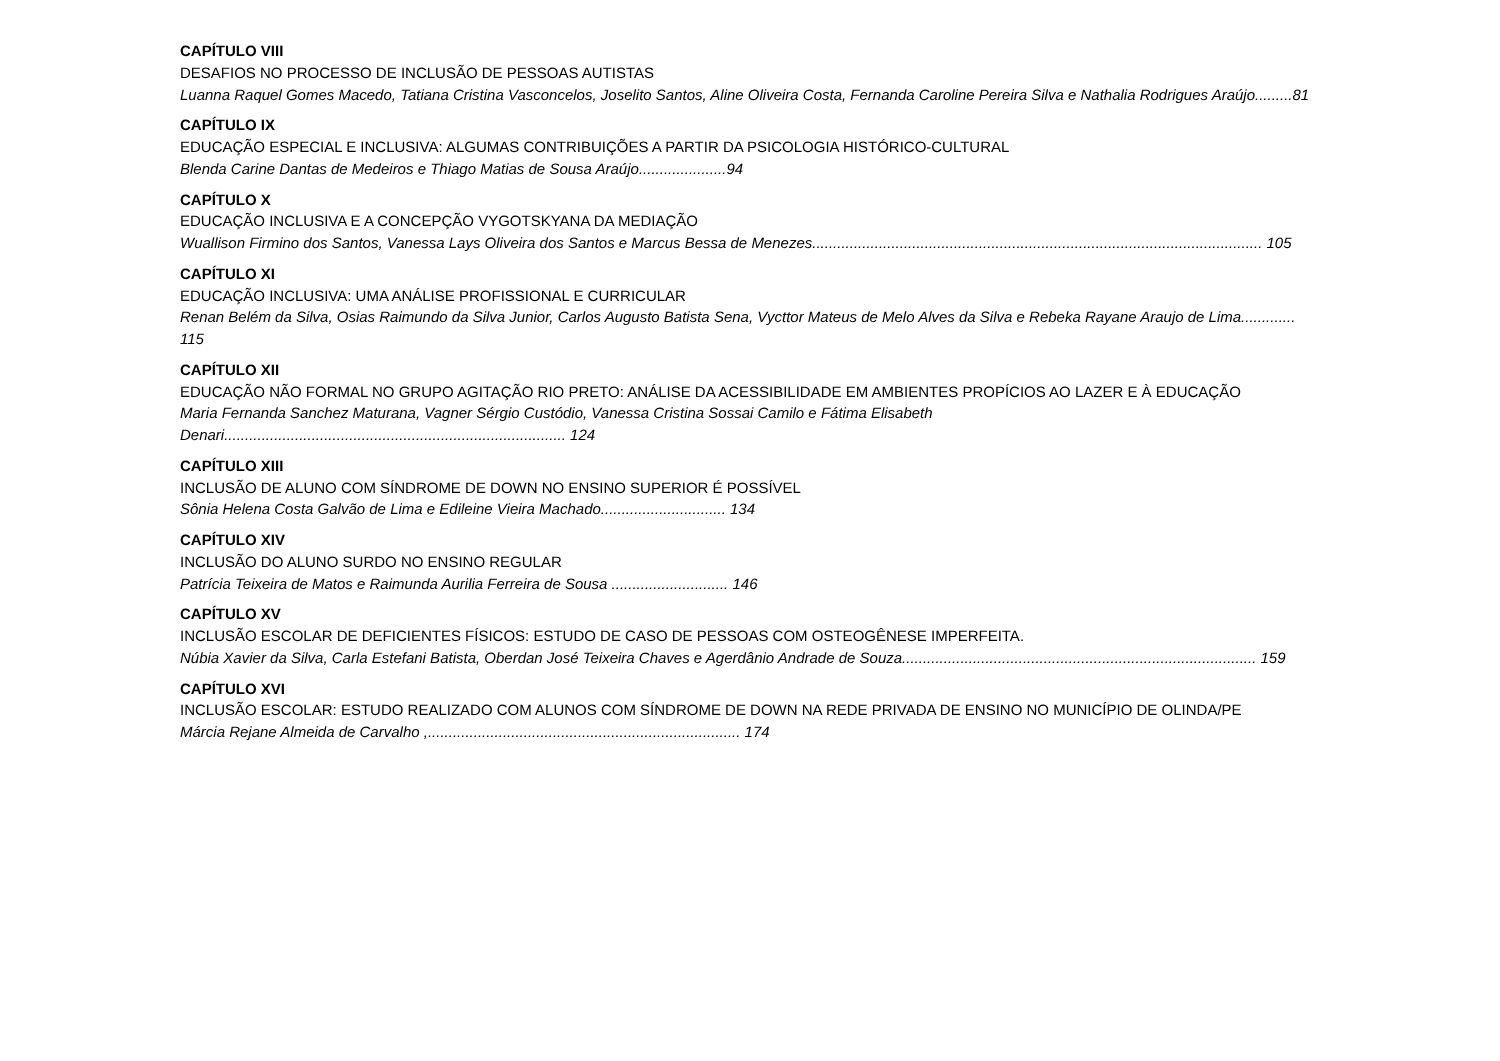CAPÍTULO VIII
DESAFIOS NO PROCESSO DE INCLUSÃO DE PESSOAS AUTISTAS
Luanna Raquel Gomes Macedo, Tatiana Cristina Vasconcelos, Joselito Santos, Aline Oliveira Costa, Fernanda Caroline Pereira Silva e Nathalia Rodrigues Araújo.........81
CAPÍTULO IX
EDUCAÇÃO ESPECIAL E INCLUSIVA: ALGUMAS CONTRIBUIÇÕES A PARTIR DA PSICOLOGIA HISTÓRICO-CULTURAL
Blenda Carine Dantas de Medeiros e Thiago Matias de Sousa Araújo.....................94
CAPÍTULO X
EDUCAÇÃO INCLUSIVA E A CONCEPÇÃO VYGOTSKYANA DA MEDIAÇÃO
Wuallison Firmino dos Santos, Vanessa Lays Oliveira dos Santos e Marcus Bessa de Menezes............................................................................................................ 105
CAPÍTULO XI
EDUCAÇÃO INCLUSIVA: UMA ANÁLISE PROFISSIONAL E CURRICULAR
Renan Belém da Silva, Osias Raimundo da Silva Junior, Carlos Augusto Batista Sena, Vycttor Mateus de Melo Alves da Silva e Rebeka Rayane Araujo de Lima............. 115
CAPÍTULO XII
EDUCAÇÃO NÃO FORMAL NO GRUPO AGITAÇÃO RIO PRETO: ANÁLISE DA ACESSIBILIDADE EM AMBIENTES PROPÍCIOS AO LAZER E À EDUCAÇÃO
Maria Fernanda Sanchez Maturana, Vagner Sérgio Custódio, Vanessa Cristina Sossai Camilo e Fátima Elisabeth Denari.................................................................................. 124
CAPÍTULO XIII
INCLUSÃO DE ALUNO COM SÍNDROME DE DOWN NO ENSINO SUPERIOR É POSSÍVEL
Sônia Helena Costa Galvão de Lima e Edileine Vieira Machado.............................. 134
CAPÍTULO XIV
INCLUSÃO DO ALUNO SURDO NO ENSINO REGULAR
Patrícia Teixeira de Matos e Raimunda Aurilia Ferreira de Sousa ............................ 146
CAPÍTULO XV
INCLUSÃO ESCOLAR DE DEFICIENTES FÍSICOS: ESTUDO DE CASO DE PESSOAS COM OSTEOGÊNESE IMPERFEITA.
Núbia Xavier da Silva, Carla Estefani Batista, Oberdan José Teixeira Chaves e Agerdânio Andrade de Souza..................................................................................... 159
CAPÍTULO XVI
INCLUSÃO ESCOLAR: ESTUDO REALIZADO COM ALUNOS COM SÍNDROME DE DOWN NA REDE PRIVADA DE ENSINO NO MUNICÍPIO DE OLINDA/PE
Márcia Rejane Almeida de Carvalho ,........................................................................... 174